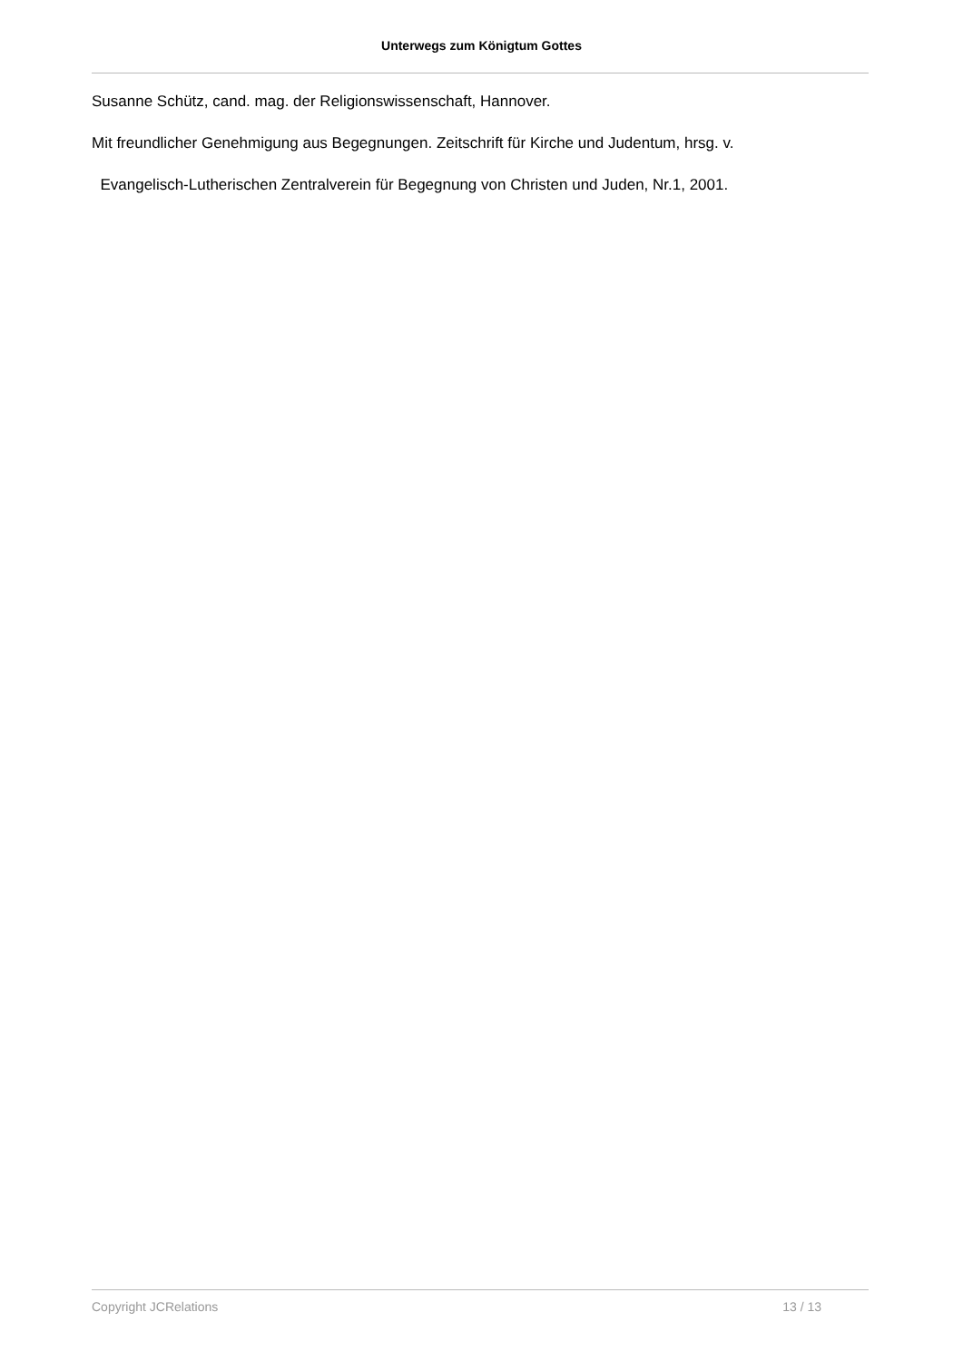Unterwegs zum Königtum Gottes
Susanne Schütz, cand. mag. der Religionswissenschaft, Hannover.
Mit freundlicher Genehmigung aus Begegnungen. Zeitschrift für Kirche und Judentum, hrsg. v.
Evangelisch-Lutherischen Zentralverein für Begegnung von Christen und Juden, Nr.1, 2001.
Copyright JCRelations 13 / 13